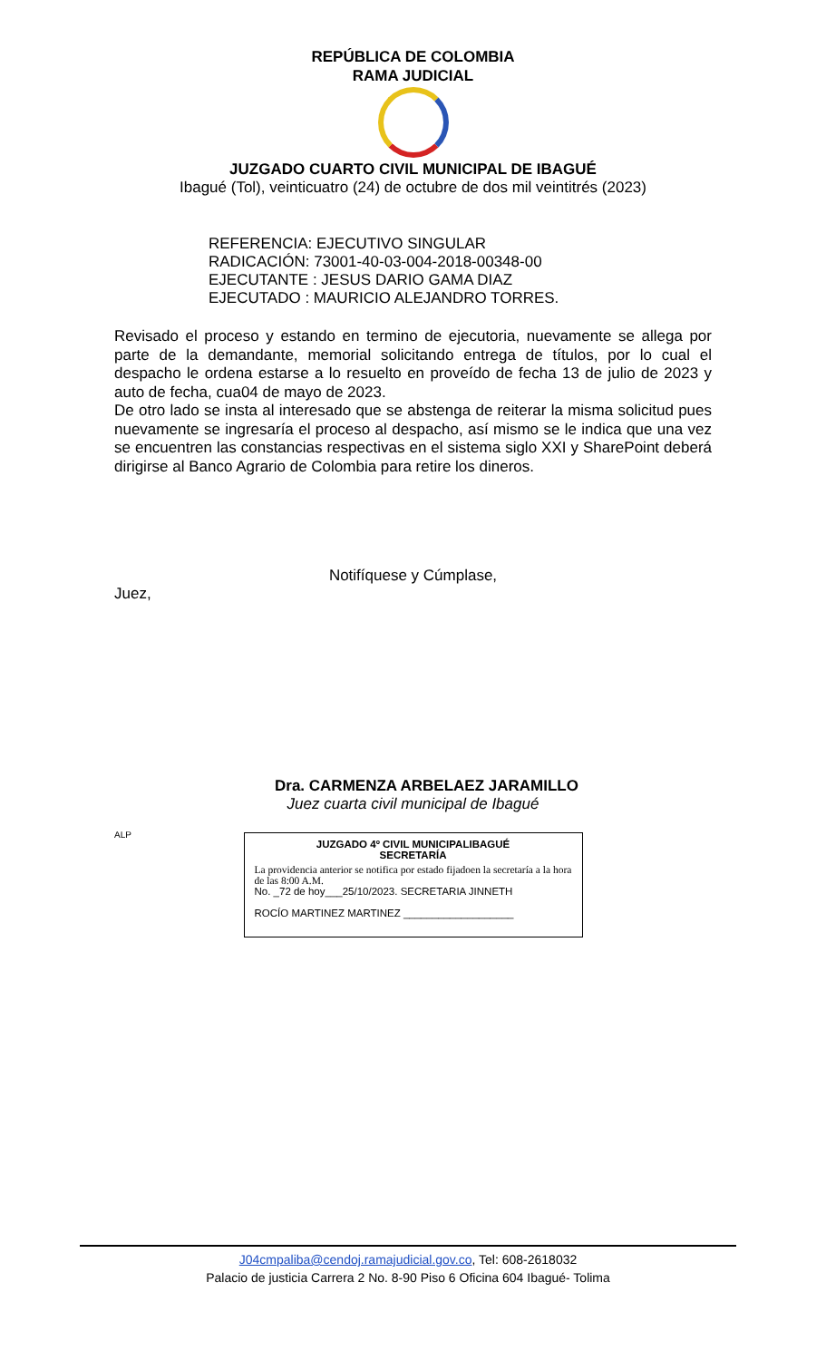REPÚBLICA DE COLOMBIA
RAMA JUDICIAL
JUZGADO CUARTO CIVIL MUNICIPAL DE IBAGUÉ
Ibagué (Tol), veinticuatro (24) de octubre de dos mil veintitrés (2023)
REFERENCIA: EJECUTIVO SINGULAR
RADICACIÓN: 73001-40-03-004-2018-00348-00
EJECUTANTE : JESUS DARIO GAMA DIAZ
EJECUTADO : MAURICIO ALEJANDRO TORRES.
Revisado el proceso y estando en termino de ejecutoria, nuevamente se allega por parte de la demandante, memorial solicitando entrega de títulos, por lo cual el despacho le ordena estarse a lo resuelto en proveído de fecha 13 de julio de 2023 y auto de fecha, cua04 de mayo de 2023.
De otro lado se insta al interesado que se abstenga de reiterar la misma solicitud pues nuevamente se ingresaría el proceso al despacho, así mismo se le indica que una vez se encuentren las constancias respectivas en el sistema siglo XXI y SharePoint deberá dirigirse al Banco Agrario de Colombia para retire los dineros.
Notifíquese y Cúmplase,
Juez,
Dra. CARMENZA ARBELAEZ JARAMILLO
Juez cuarta civil municipal de Ibagué
ALP
JUZGADO 4º CIVIL MUNICIPALIBAGUÉ
SECRETARÍA
La providencia anterior se notifica por estado fijadoen la secretaría a la hora de las 8:00 A.M.
No. _72 de hoy___25/10/2023. SECRETARIA JINNETH
ROCÍO MARTINEZ MARTINEZ ___________________
J04cmpaliba@cendoj.ramajudicial.gov.co, Tel: 608-2618032
Palacio de justicia Carrera 2 No. 8-90 Piso 6 Oficina 604 Ibagué- Tolima